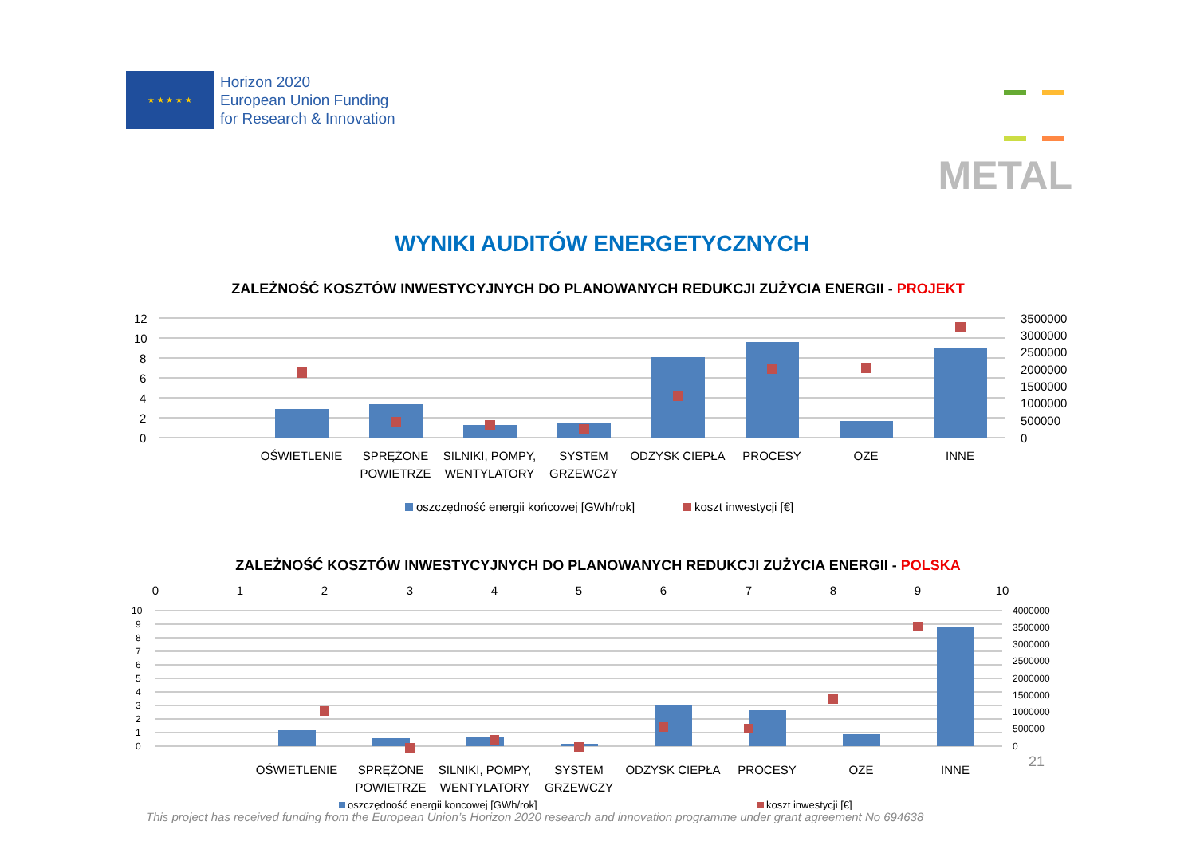★ ★ ★ ★ ★
Horizon 2020
European Union Funding
for Research & Innovation
METAL
WYNIKI AUDITÓW ENERGETYCZNYCH
ZALEŻNOŚĆ KOSZTÓW INWESTYCYJNYCH DO PLANOWANYCH REDUKCJI ZUŻYCIA ENERGII - PROJEKT
12
10
8
6
4
2
0
3500000
3000000
2500000
2000000
1500000
1000000
500000
0
OŚWIETLENIE
SPRĘŻONE
POWIETRZE
SILNIKI, POMPY,
WENTYLATORY
SYSTEM
GRZEWCZY
ODZYSK CIEPŁA
PROCESY
OZE
INNE
oszczędność energii końcowej [GWh/rok]
koszt inwestycji [€]
ZALEŻNOŚĆ KOSZTÓW INWESTYCYJNYCH DO PLANOWANYCH REDUKCJI ZUŻYCIA ENERGII - POLSKA
0
1
2
3
4
5
6
7
8
9
10
10
9
8
7
6
5
4
3
2
1
0
4000000
3500000
3000000
2500000
2000000
1500000
1000000
500000
0
OŚWIETLENIE
SPRĘŻONE
POWIETRZE
SILNIKI, POMPY,
WENTYLATORY
SYSTEM
GRZEWCZY
ODZYSK CIEPŁA
PROCESY
OZE
INNE
oszczędność energii koncowej [GWh/rok]
koszt inwestycji [€]
This project has received funding from the European Union’s Horizon 2020 research and innovation programme under grant agreement No 694638
21